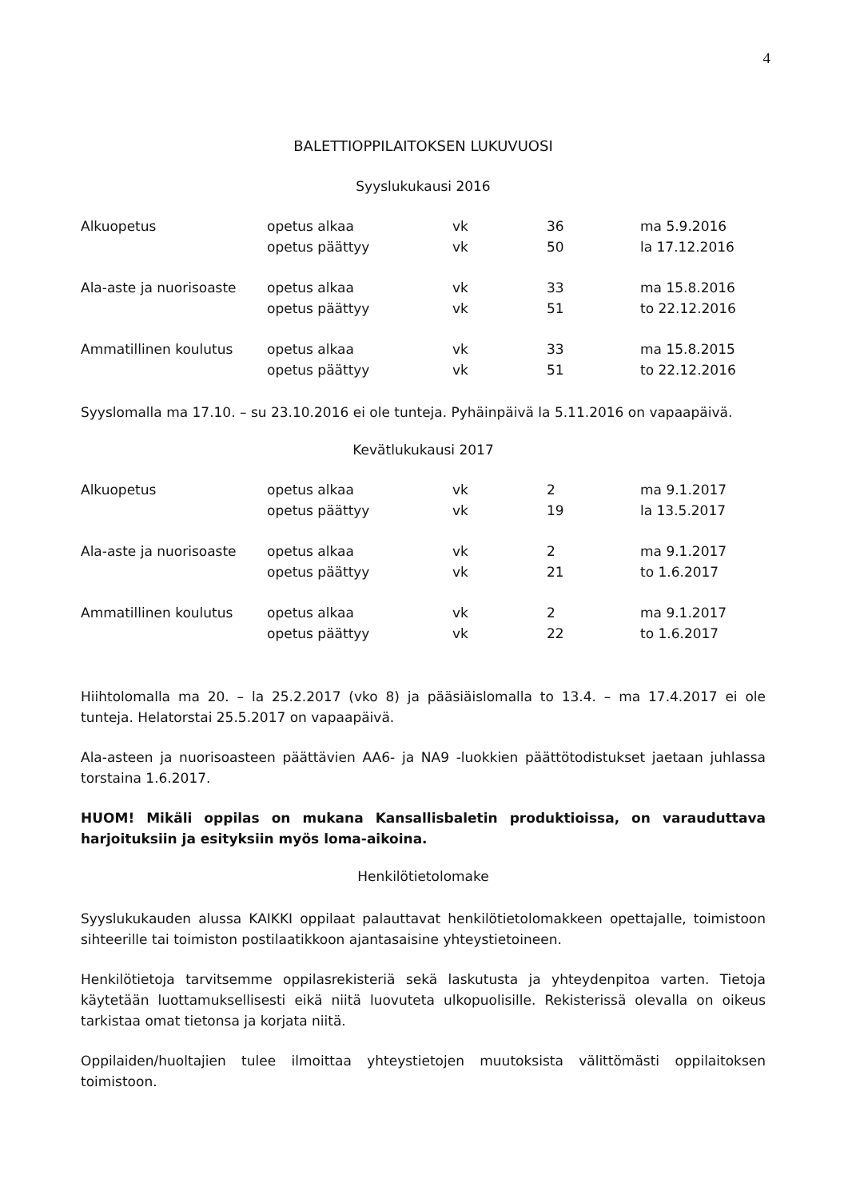4
BALETTIOPPILAITOKSEN LUKUVUOSI
Syyslukukausi 2016
| Alkuopetus | opetus alkaa | vk | 36 | ma 5.9.2016 |
| | opetus päättyy | vk | 50 | la 17.12.2016 |
| Ala-aste ja nuorisoaste | opetus alkaa | vk | 33 | ma 15.8.2016 |
| | opetus päättyy | vk | 51 | to 22.12.2016 |
| Ammatillinen koulutus | opetus alkaa | vk | 33 | ma 15.8.2015 |
| | opetus päättyy | vk | 51 | to 22.12.2016 |
Syyslomalla ma 17.10. – su 23.10.2016 ei ole tunteja. Pyhäinpäivä la 5.11.2016 on vapaapäivä.
Kevätlukukausi 2017
| Alkuopetus | opetus alkaa | vk | 2 | ma 9.1.2017 |
| | opetus päättyy | vk | 19 | la 13.5.2017 |
| Ala-aste ja nuorisoaste | opetus alkaa | vk | 2 | ma 9.1.2017 |
| | opetus päättyy | vk | 21 | to 1.6.2017 |
| Ammatillinen koulutus | opetus alkaa | vk | 2 | ma 9.1.2017 |
| | opetus päättyy | vk | 22 | to 1.6.2017 |
Hiihtolomalla ma 20. – la 25.2.2017 (vko 8) ja pääsiäislomalla to 13.4. – ma 17.4.2017 ei ole tunteja. Helatorstai 25.5.2017 on vapaapäivä.
Ala-asteen ja nuorisoasteen päättävien AA6- ja NA9 -luokkien päättötodistukset jaetaan juhlassa torstaina 1.6.2017.
HUOM! Mikäli oppilas on mukana Kansallisbaletin produktioissa, on varauduttava harjoituksiin ja esityksiin myös loma-aikoina.
Henkilötietolomake
Syyslukukauden alussa KAIKKI oppilaat palauttavat henkilötietolomakkeen opettajalle, toimistoon sihteerille tai toimiston postilaatikkoon ajantasaisine yhteystietoineen.
Henkilötietoja tarvitsemme oppilasrekisteriä sekä laskutusta ja yhteydenpitoa varten. Tietoja käytetään luottamuksellisesti eikä niitä luovuteta ulkopuolisille. Rekisterissä olevalla on oikeus tarkistaa omat tietonsa ja korjata niitä.
Oppilaiden/huoltajien tulee ilmoittaa yhteystietojen muutoksista välittömästi oppilaitoksen toimistoon.